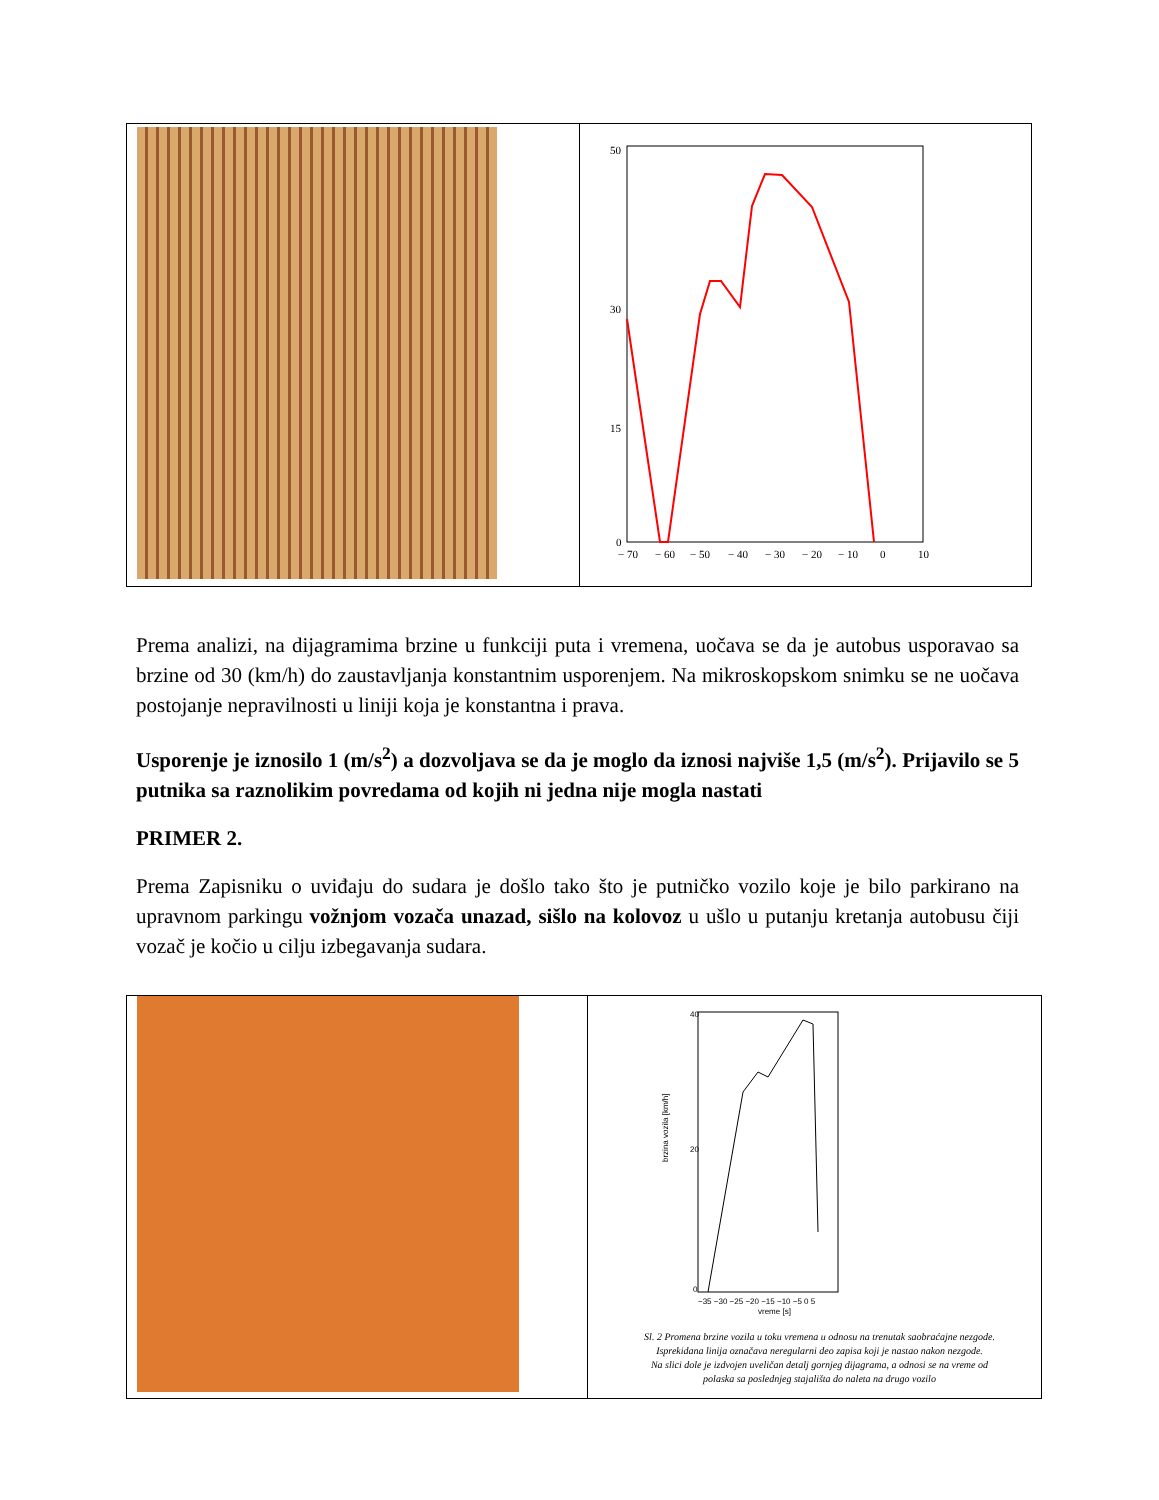| | 50 30 15 0 − 70 − 60 − 50 − 40 − 30 − 20 − 10 0 10 |
Prema analizi, na dijagramima brzine u funkciji puta i vremena, uočava se da je autobus usporavao sa brzine od 30 (km/h) do zaustavljanja konstantnim usporenjem. Na mikroskopskom snimku se ne uočava postojanje nepravilnosti u liniji koja je konstantna i prava.
Usporenje je iznosilo 1 (m/s<sup>2</sup>) a dozvoljava se da je moglo da iznosi najviše 1,5 (m/s<sup>2</sup>). Prijavilo se 5 putnika sa raznolikim povredama od kojih ni jedna nije mogla nastati
PRIMER 2.
Prema Zapisniku o uviđaju do sudara je došlo tako što je putničko vozilo koje je bilo parkirano na upravnom parkingu vožnjom vozača unazad, sišlo na kolovoz u ušlo u putanju kretanja autobusu čiji vozač je kočio u cilju izbegavanja sudara.
| | 40 20 0 −35 −30 −25 −20 −15 −10 −5 0 5 vreme [s] brzina vozila [km/h] Sl. 2 Promena brzine vozila u toku vremena u odnosu na trenutak saobraćajne nezgode. Isprekidana linija označava neregularni deo zapisa koji je nastao nakon nezgode. Na slici dole je izdvojen uveličan detalj gornjeg dijagrama, a odnosi se na vreme od polaska sa poslednjeg stajališta do naleta na drugo vozilo |